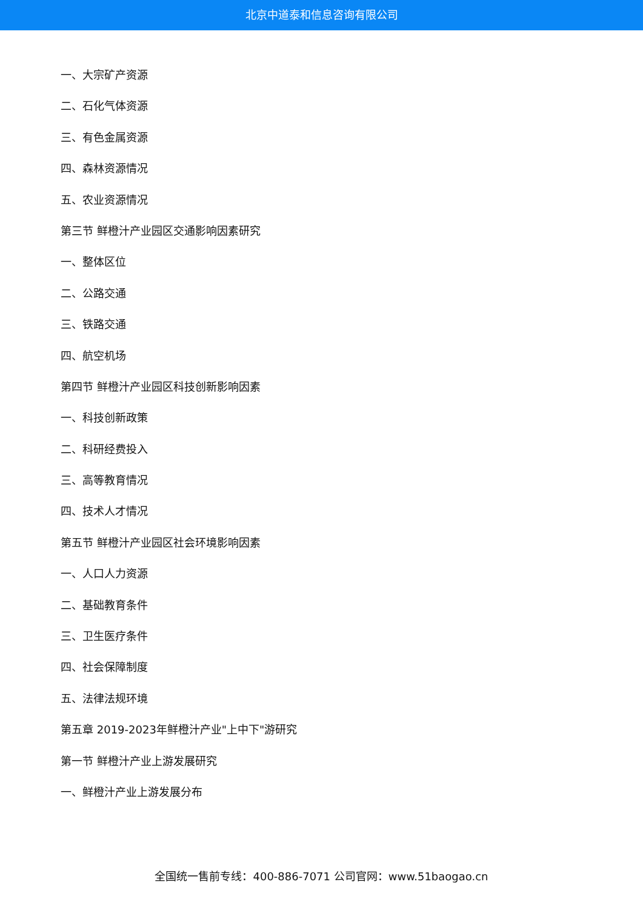北京中道泰和信息咨询有限公司
一、大宗矿产资源
二、石化气体资源
三、有色金属资源
四、森林资源情况
五、农业资源情况
第三节 鲜橙汁产业园区交通影响因素研究
一、整体区位
二、公路交通
三、铁路交通
四、航空机场
第四节 鲜橙汁产业园区科技创新影响因素
一、科技创新政策
二、科研经费投入
三、高等教育情况
四、技术人才情况
第五节 鲜橙汁产业园区社会环境影响因素
一、人口人力资源
二、基础教育条件
三、卫生医疗条件
四、社会保障制度
五、法律法规环境
第五章 2019-2023年鲜橙汁产业"上中下"游研究
第一节 鲜橙汁产业上游发展研究
一、鲜橙汁产业上游发展分布
全国统一售前专线：400-886-7071 公司官网：www.51baogao.cn